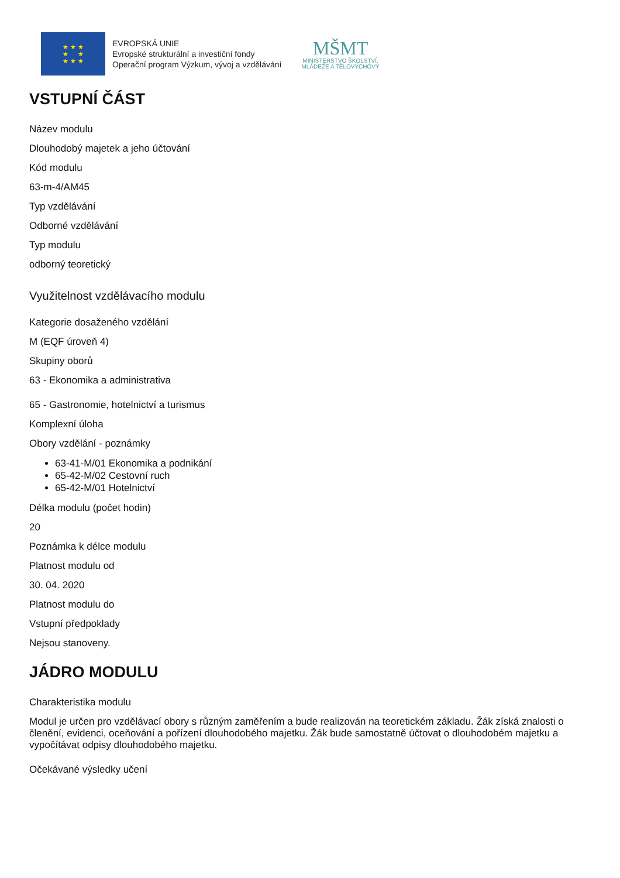★ ★ ★
★ ★
★ ★ ★
EVROPSKÁ UNIE
Evropské strukturální a investiční fondy
Operační program Výzkum, vývoj a vzdělávání
MŠMT
MINISTERSTVO ŠKOLSTVÍ,
MLÁDEŽE A TĚLOVÝCHOVY
VSTUPNÍ ČÁST
Název modulu
Dlouhodobý majetek a jeho účtování
Kód modulu
63-m-4/AM45
Typ vzdělávání
Odborné vzdělávání
Typ modulu
odborný teoretický
Využitelnost vzdělávacího modulu
Kategorie dosaženého vzdělání
M (EQF úroveň 4)
Skupiny oborů
63 - Ekonomika a administrativa
65 - Gastronomie, hotelnictví a turismus
Komplexní úloha
Obory vzdělání - poznámky
63-41-M/01 Ekonomika a podnikání
65-42-M/02 Cestovní ruch
65-42-M/01 Hotelnictví
Délka modulu (počet hodin)
20
Poznámka k délce modulu
Platnost modulu od
30. 04. 2020
Platnost modulu do
Vstupní předpoklady
Nejsou stanoveny.
JÁDRO MODULU
Charakteristika modulu
Modul je určen pro vzdělávací obory s různým zaměřením a bude realizován na teoretickém základu. Žák získá znalosti o členění, evidenci, oceňování a pořízení dlouhodobého majetku. Žák bude samostatně účtovat o dlouhodobém majetku a vypočítávat odpisy dlouhodobého majetku.
Očekávané výsledky učení